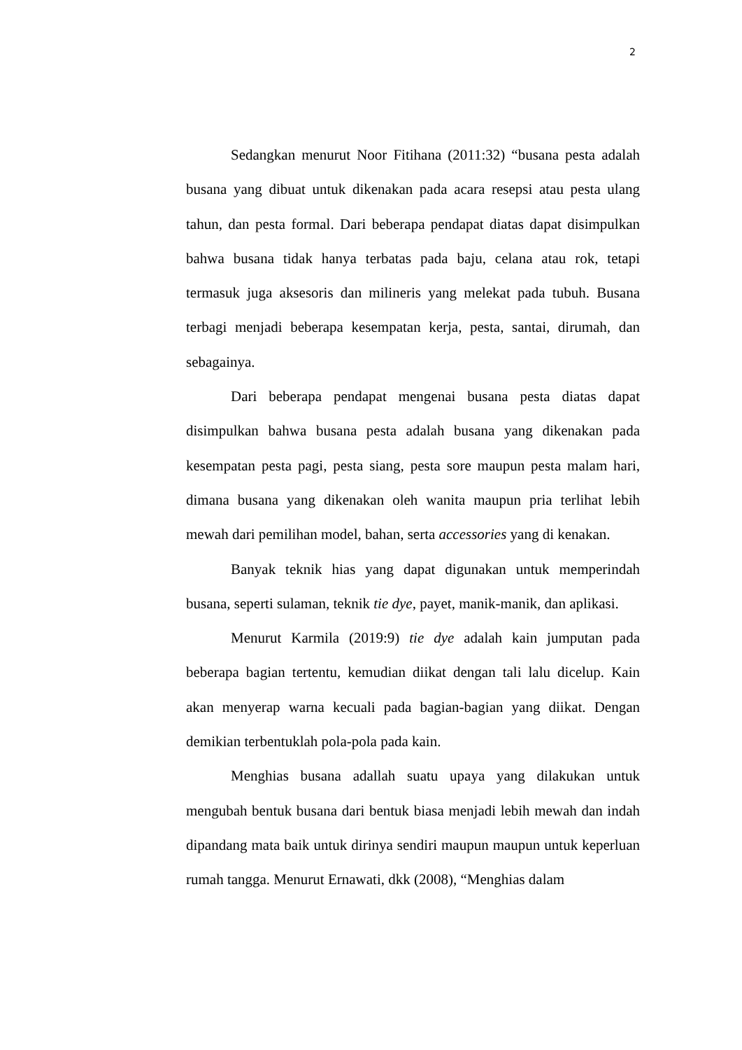2
Sedangkan menurut Noor Fitihana (2011:32) “busana pesta adalah busana yang dibuat untuk dikenakan pada acara resepsi atau pesta ulang tahun, dan pesta formal. Dari beberapa pendapat diatas dapat disimpulkan bahwa busana tidak hanya terbatas pada baju, celana atau rok, tetapi termasuk juga aksesoris dan milineris yang melekat pada tubuh. Busana terbagi menjadi beberapa kesempatan kerja, pesta, santai, dirumah, dan sebagainya.
Dari beberapa pendapat mengenai busana pesta diatas dapat disimpulkan bahwa busana pesta adalah busana yang dikenakan pada kesempatan pesta pagi, pesta siang, pesta sore maupun pesta malam hari, dimana busana yang dikenakan oleh wanita maupun pria terlihat lebih mewah dari pemilihan model, bahan, serta accessories yang di kenakan.
Banyak teknik hias yang dapat digunakan untuk memperindah busana, seperti sulaman, teknik tie dye, payet, manik-manik, dan aplikasi.
Menurut Karmila (2019:9) tie dye adalah kain jumputan pada beberapa bagian tertentu, kemudian diikat dengan tali lalu dicelup. Kain akan menyerap warna kecuali pada bagian-bagian yang diikat. Dengan demikian terbentuklah pola-pola pada kain.
Menghias busana adallah suatu upaya yang dilakukan untuk mengubah bentuk busana dari bentuk biasa menjadi lebih mewah dan indah dipandang mata baik untuk dirinya sendiri maupun maupun untuk keperluan rumah tangga. Menurut Ernawati, dkk (2008), “Menghias dalam